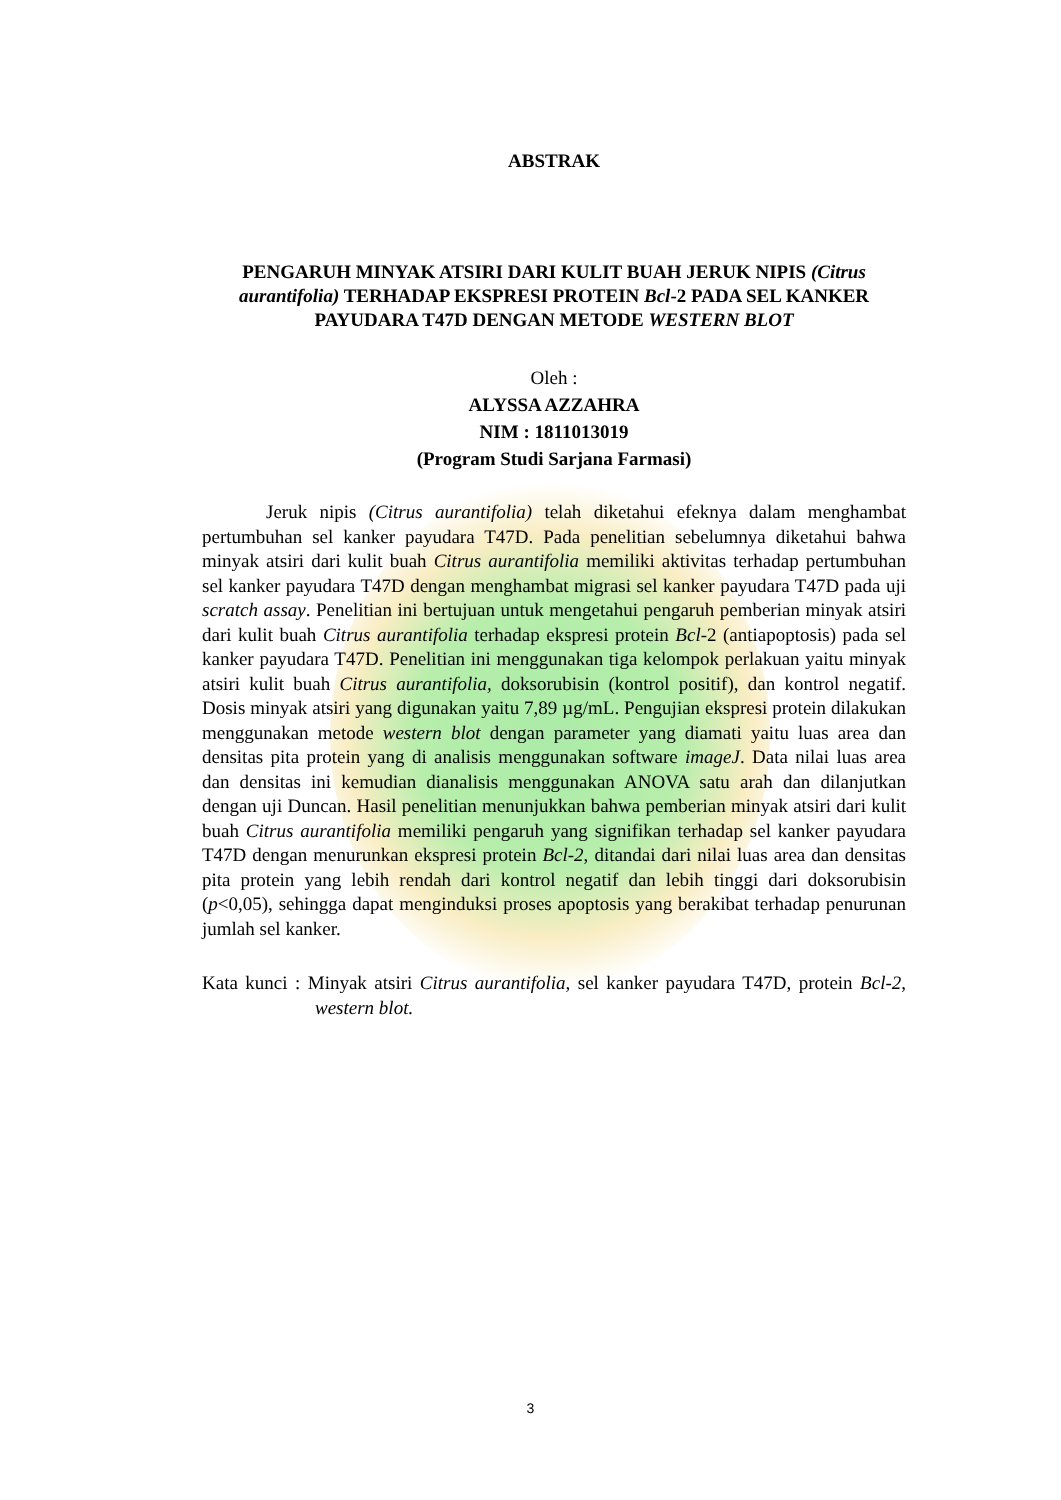ABSTRAK
PENGARUH MINYAK ATSIRI DARI KULIT BUAH JERUK NIPIS (Citrus aurantifolia) TERHADAP EKSPRESI PROTEIN Bcl-2 PADA SEL KANKER PAYUDARA T47D DENGAN METODE WESTERN BLOT
Oleh :
ALYSSA AZZAHRA
NIM : 1811013019
(Program Studi Sarjana Farmasi)
Jeruk nipis (Citrus aurantifolia) telah diketahui efeknya dalam menghambat pertumbuhan sel kanker payudara T47D. Pada penelitian sebelumnya diketahui bahwa minyak atsiri dari kulit buah Citrus aurantifolia memiliki aktivitas terhadap pertumbuhan sel kanker payudara T47D dengan menghambat migrasi sel kanker payudara T47D pada uji scratch assay. Penelitian ini bertujuan untuk mengetahui pengaruh pemberian minyak atsiri dari kulit buah Citrus aurantifolia terhadap ekspresi protein Bcl-2 (antiapoptosis) pada sel kanker payudara T47D. Penelitian ini menggunakan tiga kelompok perlakuan yaitu minyak atsiri kulit buah Citrus aurantifolia, doksorubisin (kontrol positif), dan kontrol negatif. Dosis minyak atsiri yang digunakan yaitu 7,89 µg/mL. Pengujian ekspresi protein dilakukan menggunakan metode western blot dengan parameter yang diamati yaitu luas area dan densitas pita protein yang di analisis menggunakan software imageJ. Data nilai luas area dan densitas ini kemudian dianalisis menggunakan ANOVA satu arah dan dilanjutkan dengan uji Duncan. Hasil penelitian menunjukkan bahwa pemberian minyak atsiri dari kulit buah Citrus aurantifolia memiliki pengaruh yang signifikan terhadap sel kanker payudara T47D dengan menurunkan ekspresi protein Bcl-2, ditandai dari nilai luas area dan densitas pita protein yang lebih rendah dari kontrol negatif dan lebih tinggi dari doksorubisin (p<0,05), sehingga dapat menginduksi proses apoptosis yang berakibat terhadap penurunan jumlah sel kanker.
Kata kunci : Minyak atsiri Citrus aurantifolia, sel kanker payudara T47D, protein Bcl-2, western blot.
3